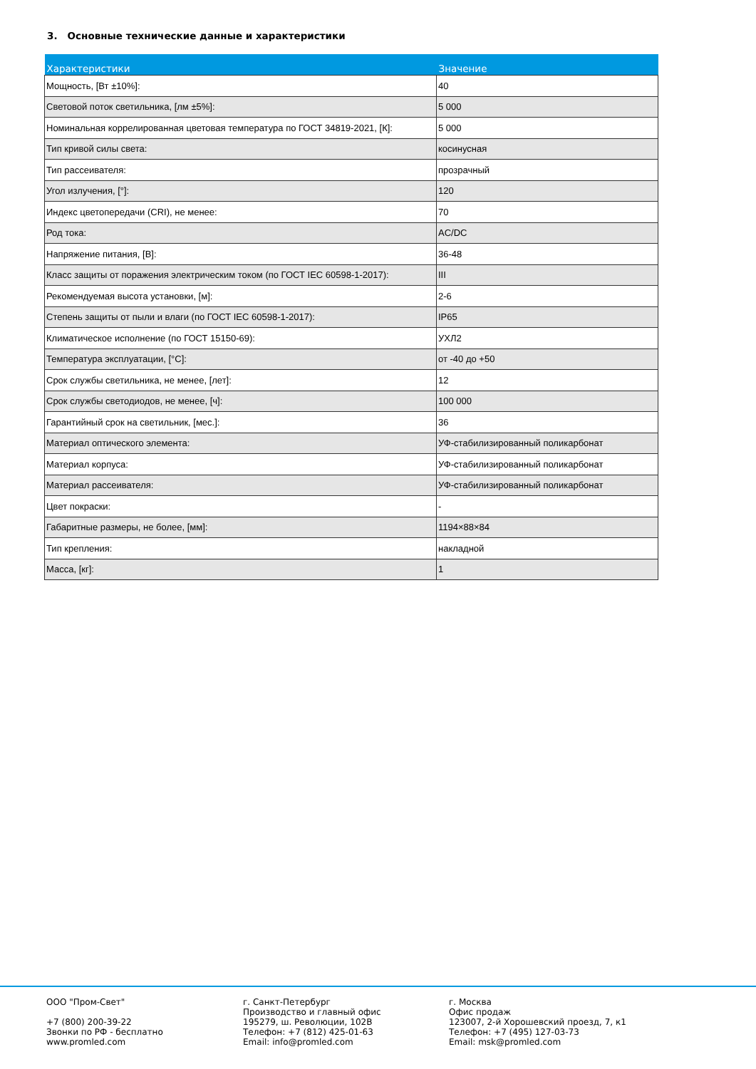3. Основные технические данные и характеристики
| Характеристики | Значение |
| --- | --- |
| Мощность, [Вт ±10%]: | 40 |
| Световой поток светильника, [лм ±5%]: | 5 000 |
| Номинальная коррелированная цветовая температура по ГОСТ 34819-2021, [К]: | 5 000 |
| Тип кривой силы света: | косинусная |
| Тип рассеивателя: | прозрачный |
| Угол излучения, [°]: | 120 |
| Индекс цветопередачи (CRI), не менее: | 70 |
| Род тока: | AC/DC |
| Напряжение питания, [В]: | 36-48 |
| Класс защиты от поражения электрическим током (по ГОСТ IEC 60598-1-2017): | III |
| Рекомендуемая высота установки, [м]: | 2-6 |
| Степень защиты от пыли и влаги (по ГОСТ IEC 60598-1-2017): | IP65 |
| Климатическое исполнение (по ГОСТ 15150-69): | УХЛ2 |
| Температура эксплуатации, [°С]: | от -40 до +50 |
| Срок службы светильника, не менее, [лет]: | 12 |
| Срок службы светодиодов, не менее, [ч]: | 100 000 |
| Гарантийный срок на светильник, [мес.]: | 36 |
| Материал оптического элемента: | УФ-стабилизированный поликарбонат |
| Материал корпуса: | УФ-стабилизированный поликарбонат |
| Материал рассеивателя: | УФ-стабилизированный поликарбонат |
| Цвет покраски: | - |
| Габаритные размеры, не более, [мм]: | 1194×88×84 |
| Тип крепления: | накладной |
| Масса, [кг]: | 1 |
ООО "Пром-Свет" +7 (800) 200-39-22 Звонки по РФ - бесплатно www.promled.com
г. Санкт-Петербург Производство и главный офис 195279, ш. Революции, 102В Телефон: +7 (812) 425-01-63 Email: info@promled.com
г. Москва Офис продаж 123007, 2-й Хорошевский проезд, 7, к1 Телефон: +7 (495) 127-03-73 Email: msk@promled.com